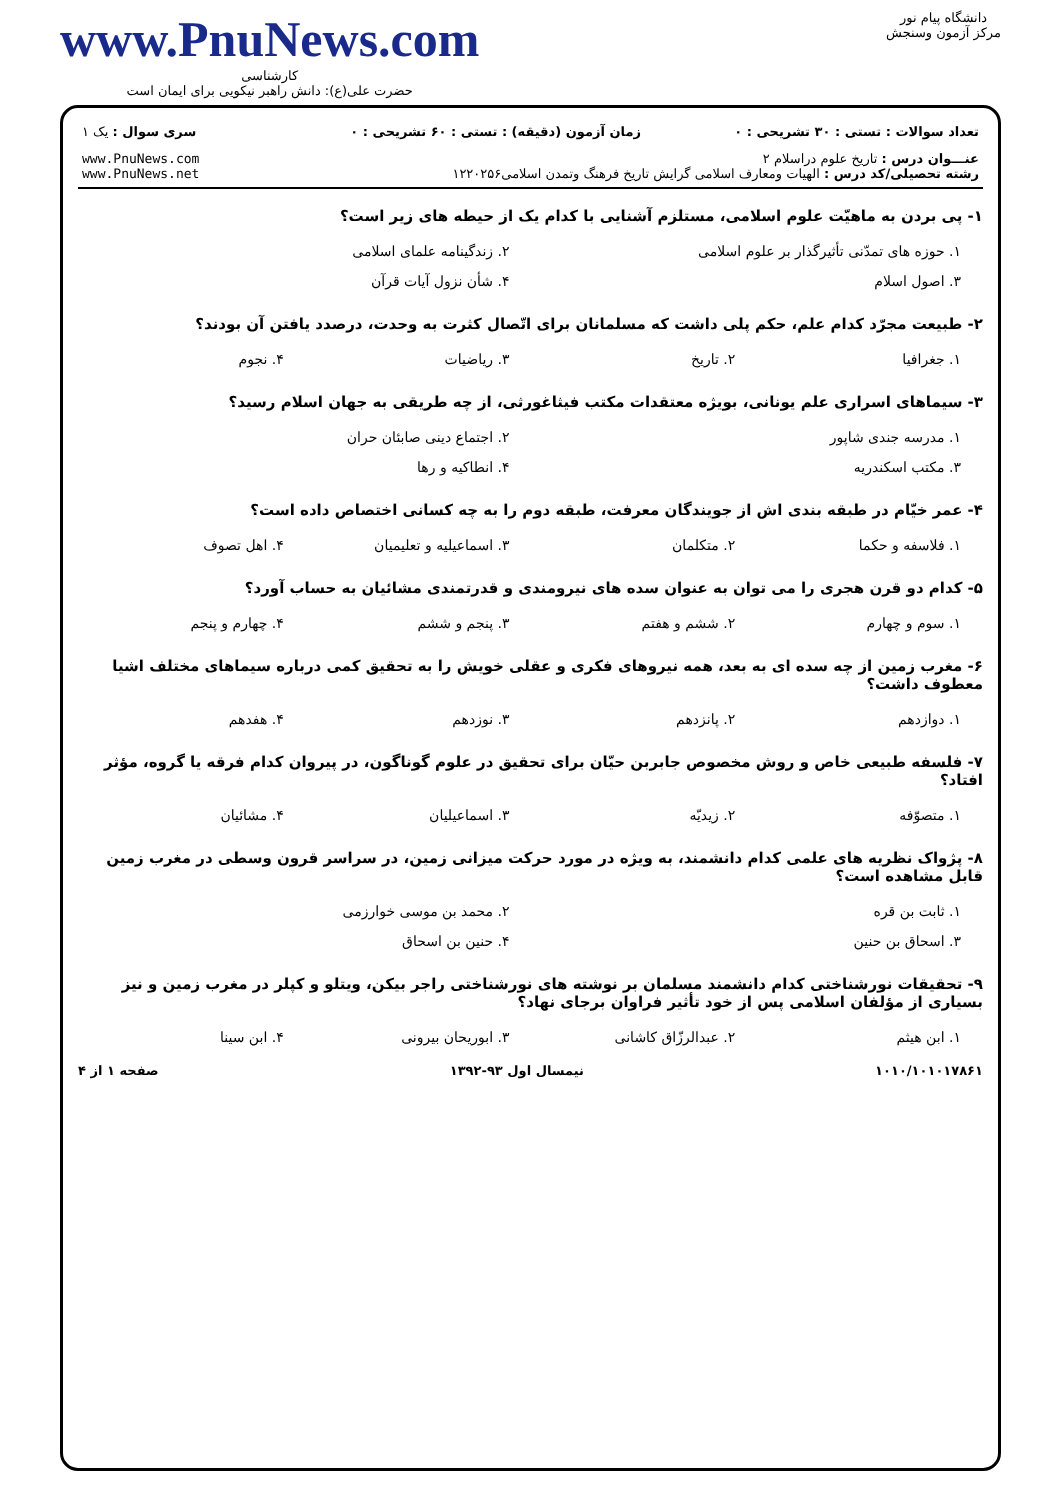دانشگاه پیام نور
مرکز آزمون وسنجش
www.PnuNews.com
کارشناسی
حضرت علی(ع): دانش راهبر نیکویی برای ایمان است
| تعداد سوالات : تستی : ۳۰ تشریحی : ۰ | زمان آزمون (دقیقه) : تستی : ۶۰ تشریحی : ۰ | سری سوال : یک ۱ |
| عنـــوان درس : تاریخ علوم دراسلام ۲ رشته تحصیلی/کد درس : الهیات ومعارف اسلامی گرایش تاریخ فرهنگ وتمدن اسلامی۱۲۲۰۲۵۶ | | www.PnuNews.com www.PnuNews.net |
۱- پی بردن به ماهیّت علوم اسلامی، مستلزم آشنایی با کدام یک از حیطه های زیر است؟
| ۱. حوزه های تمدّنی تأثیرگذار بر علوم اسلامی | ۲. زندگینامه علمای اسلامی |
| ۳. اصول اسلام | ۴. شأن نزول آیات قرآن |
۲- طبیعت مجرّد کدام علم، حکم پلی داشت که مسلمانان برای اتّصال کثرت به وحدت، درصدد یافتن آن بودند؟
| ۱. جغرافیا | ۲. تاریخ | ۳. ریاضیات | ۴. نجوم |
۳- سیماهای اسراری علم یونانی، بویژه معتقدات مکتب فیثاغورثی، از چه طریقی به جهان اسلام رسید؟
| ۱. مدرسه جندی شاپور | ۲. اجتماع دینی صابئان حران |
| ۳. مکتب اسکندریه | ۴. انطاکیه و رها |
۴- عمر خیّام در طبقه بندی اش از جویندگان معرفت، طبقه دوم را به چه کسانی اختصاص داده است؟
| ۱. فلاسفه و حکما | ۲. متکلمان | ۳. اسماعیلیه و تعلیمیان | ۴. اهل تصوف |
۵- کدام دو قرن هجری را می توان به عنوان سده های نیرومندی و قدرتمندی مشائیان به حساب آورد؟
| ۱. سوم و چهارم | ۲. ششم و هفتم | ۳. پنجم و ششم | ۴. چهارم و پنجم |
۶- مغرب زمین از چه سده ای به بعد، همه نیروهای فکری و عقلی خویش را به تحقیق کمی درباره سیماهای مختلف اشیا معطوف داشت؟
| ۱. دوازدهم | ۲. پانزدهم | ۳. نوزدهم | ۴. هفدهم |
۷- فلسفه طبیعی خاص و روش مخصوص جابربن حیّان برای تحقیق در علوم گوناگون، در پیروان کدام فرقه یا گروه، مؤثر افتاد؟
| ۱. متصوّفه | ۲. زیدیّه | ۳. اسماعیلیان | ۴. مشائیان |
۸- پژواک نظریه های علمی کدام دانشمند، به ویژه در مورد حرکت میزانی زمین، در سراسر قرون وسطی در مغرب زمین قابل مشاهده است؟
| ۱. ثابت بن قره | ۲. محمد بن موسی خوارزمی |
| ۳. اسحاق بن حنین | ۴. حنین بن اسحاق |
۹- تحقیقات نورشناختی کدام دانشمند مسلمان بر نوشته های نورشناختی راجر بیکن، ویتلو و کپلر در مغرب زمین و نیز بسیاری از مؤلفان اسلامی پس از خود تأثیر فراوان برجای نهاد؟
| ۱. ابن هیثم | ۲. عبدالرزّاق کاشانی | ۳. ابوریحان بیرونی | ۴. ابن سینا |
۱۰۱۰/۱۰۱۰۱۷۸۶۱ نیمسال اول ۹۳-۱۳۹۲ صفحه ۱ از ۴